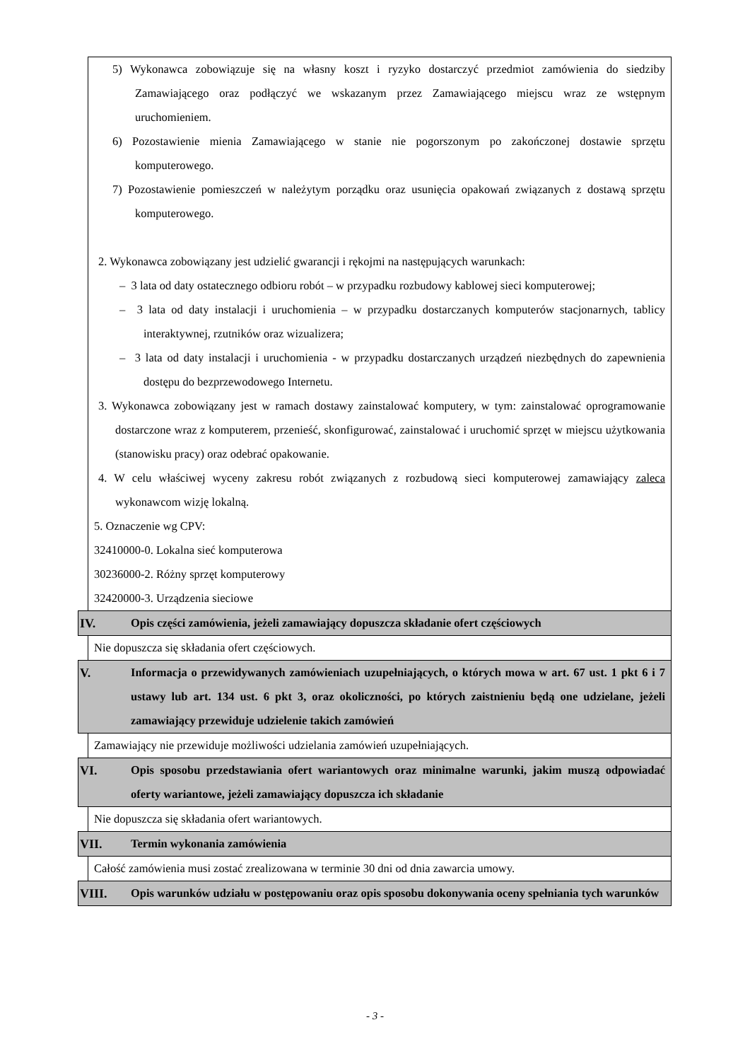5) Wykonawca zobowiązuje się na własny koszt i ryzyko dostarczyć przedmiot zamówienia do siedziby Zamawiającego oraz podłączyć we wskazanym przez Zamawiającego miejscu wraz ze wstępnym uruchomieniem.
6) Pozostawienie mienia Zamawiającego w stanie nie pogorszonym po zakończonej dostawie sprzętu komputerowego.
7) Pozostawienie pomieszczeń w należytym porządku oraz usunięcia opakowań związanych z dostawą sprzętu komputerowego.
2. Wykonawca zobowiązany jest udzielić gwarancji i rękojmi na następujących warunkach:
– 3 lata od daty ostatecznego odbioru robót – w przypadku rozbudowy kablowej sieci komputerowej;
– 3 lata od daty instalacji i uruchomienia – w przypadku dostarczanych komputerów stacjonarnych, tablicy interaktywnej, rzutników oraz wizualizera;
– 3 lata od daty instalacji i uruchomienia - w przypadku dostarczanych urządzeń niezbędnych do zapewnienia dostępu do bezprzewodowego Internetu.
3. Wykonawca zobowiązany jest w ramach dostawy zainstalować komputery, w tym: zainstalować oprogramowanie dostarczone wraz z komputerem, przenieść, skonfigurować, zainstalować i uruchomić sprzęt w miejscu użytkowania (stanowisku pracy) oraz odebrać opakowanie.
4. W celu właściwej wyceny zakresu robót związanych z rozbudową sieci komputerowej zamawiający zaleca wykonawcom wizję lokalną.
5. Oznaczenie wg CPV:
32410000-0. Lokalna sieć komputerowa
30236000-2. Różny sprzęt komputerowy
32420000-3. Urządzenia sieciowe
IV. Opis części zamówienia, jeżeli zamawiający dopuszcza składanie ofert częściowych
Nie dopuszcza się składania ofert częściowych.
V. Informacja o przewidywanych zamówieniach uzupełniających, o których mowa w art. 67 ust. 1 pkt 6 i 7 ustawy lub art. 134 ust. 6 pkt 3, oraz okoliczności, po których zaistnieniu będą one udzielane, jeżeli zamawiający przewiduje udzielenie takich zamówień
Zamawiający nie przewiduje możliwości udzielania zamówień uzupełniających.
VI. Opis sposobu przedstawiania ofert wariantowych oraz minimalne warunki, jakim muszą odpowiadać oferty wariantowe, jeżeli zamawiający dopuszcza ich składanie
Nie dopuszcza się składania ofert wariantowych.
VII. Termin wykonania zamówienia
Całość zamówienia musi zostać zrealizowana w terminie 30 dni od dnia zawarcia umowy.
VIII. Opis warunków udziału w postępowaniu oraz opis sposobu dokonywania oceny spełniania tych warunków
- 3 -